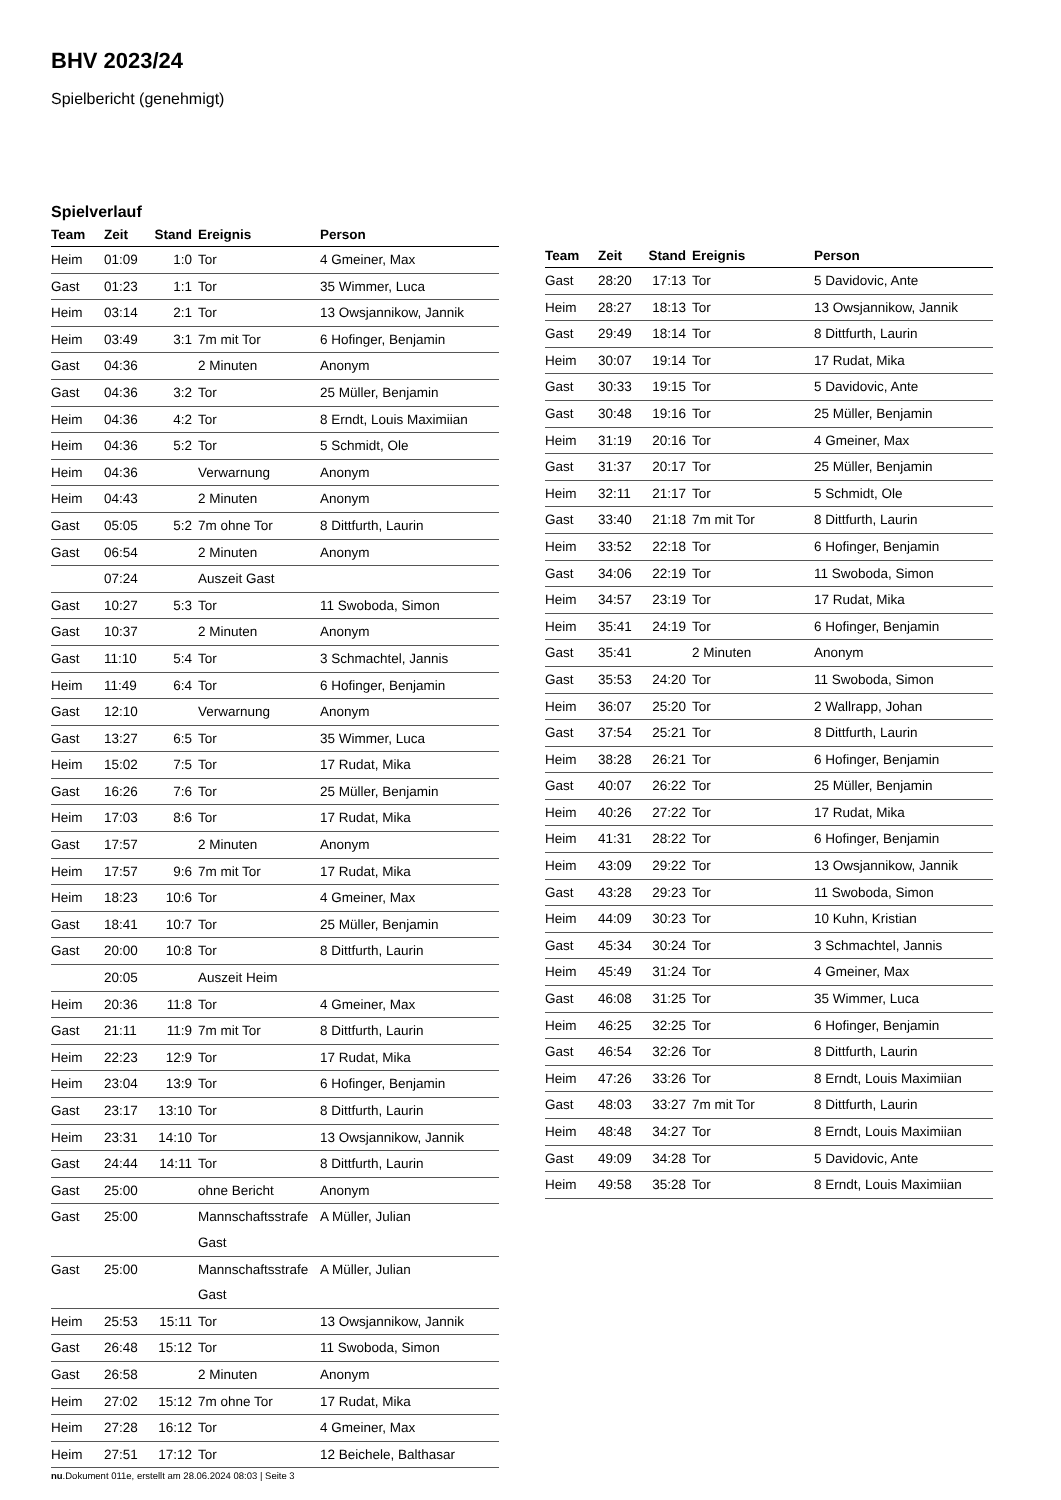BHV 2023/24
Spielbericht (genehmigt)
Spielverlauf
| Team | Zeit | Stand | Ereignis | Person |
| --- | --- | --- | --- | --- |
| Heim | 01:09 | 1:0 | Tor | 4 Gmeiner, Max |
| Gast | 01:23 | 1:1 | Tor | 35 Wimmer, Luca |
| Heim | 03:14 | 2:1 | Tor | 13 Owsjannikow, Jannik |
| Heim | 03:49 | 3:1 | 7m mit Tor | 6 Hofinger, Benjamin |
| Gast | 04:36 | | 2 Minuten | Anonym |
| Gast | 04:36 | 3:2 | Tor | 25 Müller, Benjamin |
| Heim | 04:36 | 4:2 | Tor | 8 Erndt, Louis Maximiian |
| Heim | 04:36 | 5:2 | Tor | 5 Schmidt, Ole |
| Heim | 04:36 | | Verwarnung | Anonym |
| Heim | 04:43 | | 2 Minuten | Anonym |
| Gast | 05:05 | 5:2 | 7m ohne Tor | 8 Dittfurth, Laurin |
| Gast | 06:54 | | 2 Minuten | Anonym |
| | 07:24 | | Auszeit Gast | |
| Gast | 10:27 | 5:3 | Tor | 11 Swoboda, Simon |
| Gast | 10:37 | | 2 Minuten | Anonym |
| Gast | 11:10 | 5:4 | Tor | 3 Schmachtel, Jannis |
| Heim | 11:49 | 6:4 | Tor | 6 Hofinger, Benjamin |
| Gast | 12:10 | | Verwarnung | Anonym |
| Gast | 13:27 | 6:5 | Tor | 35 Wimmer, Luca |
| Heim | 15:02 | 7:5 | Tor | 17 Rudat, Mika |
| Gast | 16:26 | 7:6 | Tor | 25 Müller, Benjamin |
| Heim | 17:03 | 8:6 | Tor | 17 Rudat, Mika |
| Gast | 17:57 | | 2 Minuten | Anonym |
| Heim | 17:57 | 9:6 | 7m mit Tor | 17 Rudat, Mika |
| Heim | 18:23 | 10:6 | Tor | 4 Gmeiner, Max |
| Gast | 18:41 | 10:7 | Tor | 25 Müller, Benjamin |
| Gast | 20:00 | 10:8 | Tor | 8 Dittfurth, Laurin |
| | 20:05 | | Auszeit Heim | |
| Heim | 20:36 | 11:8 | Tor | 4 Gmeiner, Max |
| Gast | 21:11 | 11:9 | 7m mit Tor | 8 Dittfurth, Laurin |
| Heim | 22:23 | 12:9 | Tor | 17 Rudat, Mika |
| Heim | 23:04 | 13:9 | Tor | 6 Hofinger, Benjamin |
| Gast | 23:17 | 13:10 | Tor | 8 Dittfurth, Laurin |
| Heim | 23:31 | 14:10 | Tor | 13 Owsjannikow, Jannik |
| Gast | 24:44 | 14:11 | Tor | 8 Dittfurth, Laurin |
| Gast | 25:00 | | ohne Bericht | Anonym |
| Gast | 25:00 | | Mannschaftsstrafe Gast | A Müller, Julian |
| Gast | 25:00 | | Mannschaftsstrafe Gast | A Müller, Julian |
| Heim | 25:53 | 15:11 | Tor | 13 Owsjannikow, Jannik |
| Gast | 26:48 | 15:12 | Tor | 11 Swoboda, Simon |
| Gast | 26:58 | | 2 Minuten | Anonym |
| Heim | 27:02 | 15:12 | 7m ohne Tor | 17 Rudat, Mika |
| Heim | 27:28 | 16:12 | Tor | 4 Gmeiner, Max |
| Heim | 27:51 | 17:12 | Tor | 12 Beichele, Balthasar |
| Team | Zeit | Stand | Ereignis | Person |
| --- | --- | --- | --- | --- |
| Gast | 28:20 | 17:13 | Tor | 5 Davidovic, Ante |
| Heim | 28:27 | 18:13 | Tor | 13 Owsjannikow, Jannik |
| Gast | 29:49 | 18:14 | Tor | 8 Dittfurth, Laurin |
| Heim | 30:07 | 19:14 | Tor | 17 Rudat, Mika |
| Gast | 30:33 | 19:15 | Tor | 5 Davidovic, Ante |
| Gast | 30:48 | 19:16 | Tor | 25 Müller, Benjamin |
| Heim | 31:19 | 20:16 | Tor | 4 Gmeiner, Max |
| Gast | 31:37 | 20:17 | Tor | 25 Müller, Benjamin |
| Heim | 32:11 | 21:17 | Tor | 5 Schmidt, Ole |
| Gast | 33:40 | 21:18 | 7m mit Tor | 8 Dittfurth, Laurin |
| Heim | 33:52 | 22:18 | Tor | 6 Hofinger, Benjamin |
| Gast | 34:06 | 22:19 | Tor | 11 Swoboda, Simon |
| Heim | 34:57 | 23:19 | Tor | 17 Rudat, Mika |
| Heim | 35:41 | 24:19 | Tor | 6 Hofinger, Benjamin |
| Gast | 35:41 | | 2 Minuten | Anonym |
| Gast | 35:53 | 24:20 | Tor | 11 Swoboda, Simon |
| Heim | 36:07 | 25:20 | Tor | 2 Wallrapp, Johan |
| Gast | 37:54 | 25:21 | Tor | 8 Dittfurth, Laurin |
| Heim | 38:28 | 26:21 | Tor | 6 Hofinger, Benjamin |
| Gast | 40:07 | 26:22 | Tor | 25 Müller, Benjamin |
| Heim | 40:26 | 27:22 | Tor | 17 Rudat, Mika |
| Heim | 41:31 | 28:22 | Tor | 6 Hofinger, Benjamin |
| Heim | 43:09 | 29:22 | Tor | 13 Owsjannikow, Jannik |
| Gast | 43:28 | 29:23 | Tor | 11 Swoboda, Simon |
| Heim | 44:09 | 30:23 | Tor | 10 Kuhn, Kristian |
| Gast | 45:34 | 30:24 | Tor | 3 Schmachtel, Jannis |
| Heim | 45:49 | 31:24 | Tor | 4 Gmeiner, Max |
| Gast | 46:08 | 31:25 | Tor | 35 Wimmer, Luca |
| Heim | 46:25 | 32:25 | Tor | 6 Hofinger, Benjamin |
| Gast | 46:54 | 32:26 | Tor | 8 Dittfurth, Laurin |
| Heim | 47:26 | 33:26 | Tor | 8 Erndt, Louis Maximiian |
| Gast | 48:03 | 33:27 | 7m mit Tor | 8 Dittfurth, Laurin |
| Heim | 48:48 | 34:27 | Tor | 8 Erndt, Louis Maximiian |
| Gast | 49:09 | 34:28 | Tor | 5 Davidovic, Ante |
| Heim | 49:58 | 35:28 | Tor | 8 Erndt, Louis Maximiian |
nu.Dokument 011e, erstellt am 28.06.2024 08:03 | Seite 3